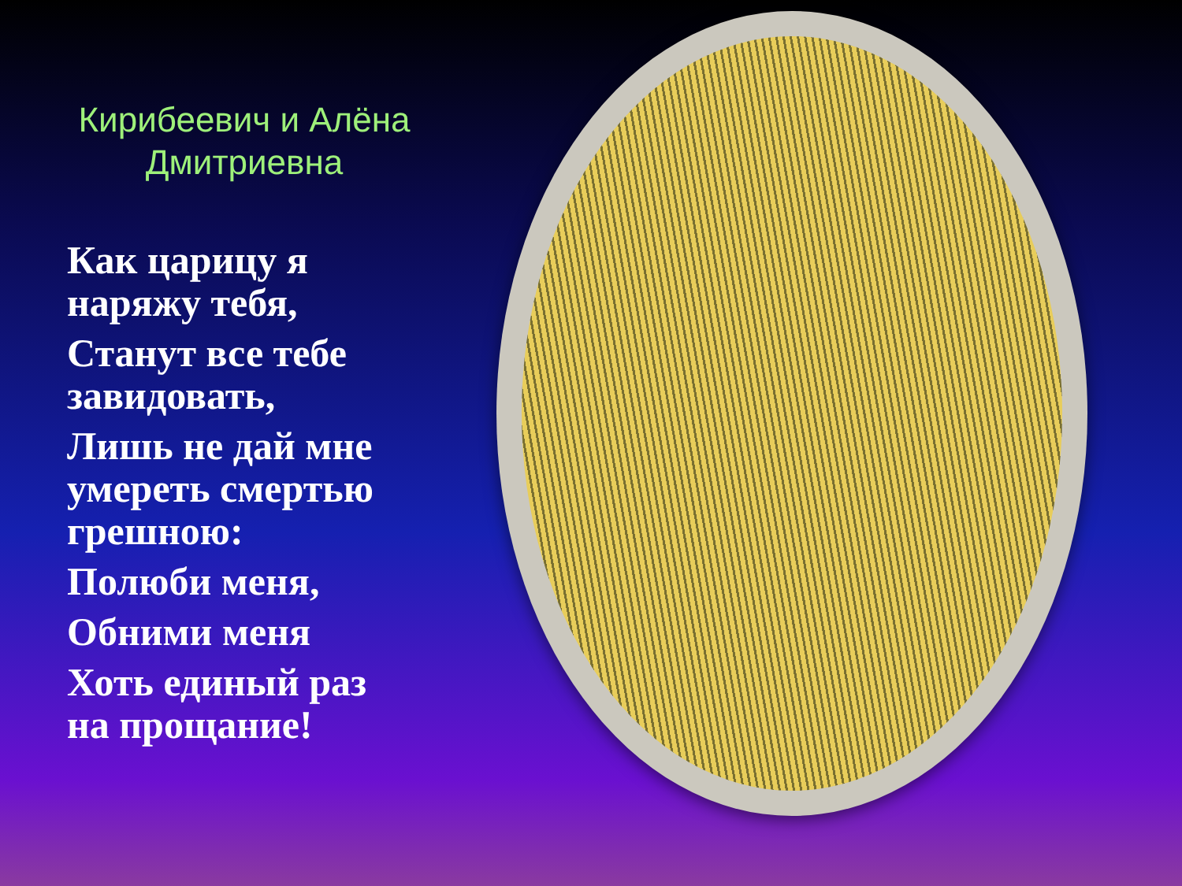Кирибеевич и Алёна Дмитриевна
Как царицу я
наряжу тебя,
Станут все тебе
завидовать,
Лишь не дай мне
умереть смертью
грешною:
Полюби меня,
Обними меня
Хоть единый раз
на прощание!